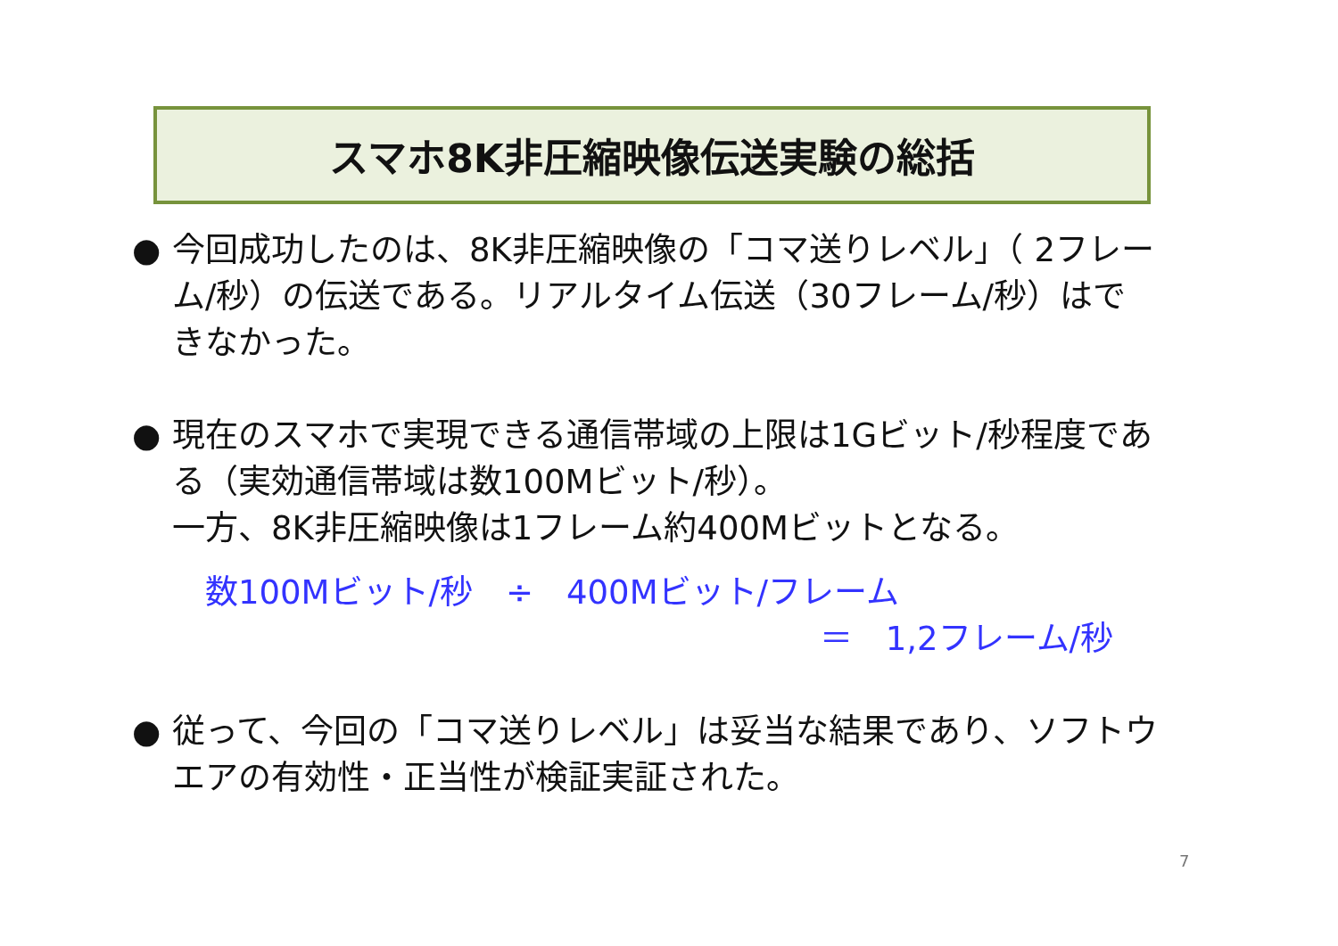スマホ8K非圧縮映像伝送実験の総括
● 今回成功したのは、8K非圧縮映像の「コマ送りレベル」（ 2フレーム/秒）の伝送である。リアルタイム伝送（30フレーム/秒）はできなかった。
● 現在のスマホで実現できる通信帯域の上限は1Gビット/秒程度である（実効通信帯域は数100Mビット/秒）。
一方、8K非圧縮映像は1フレーム約400Mビットとなる。
数100Mビット/秒　÷　400Mビット/フレーム
＝　1,2フレーム/秒
● 従って、今回の「コマ送りレベル」は妥当な結果であり、ソフトウエアの有効性・正当性が検証実証された。
7